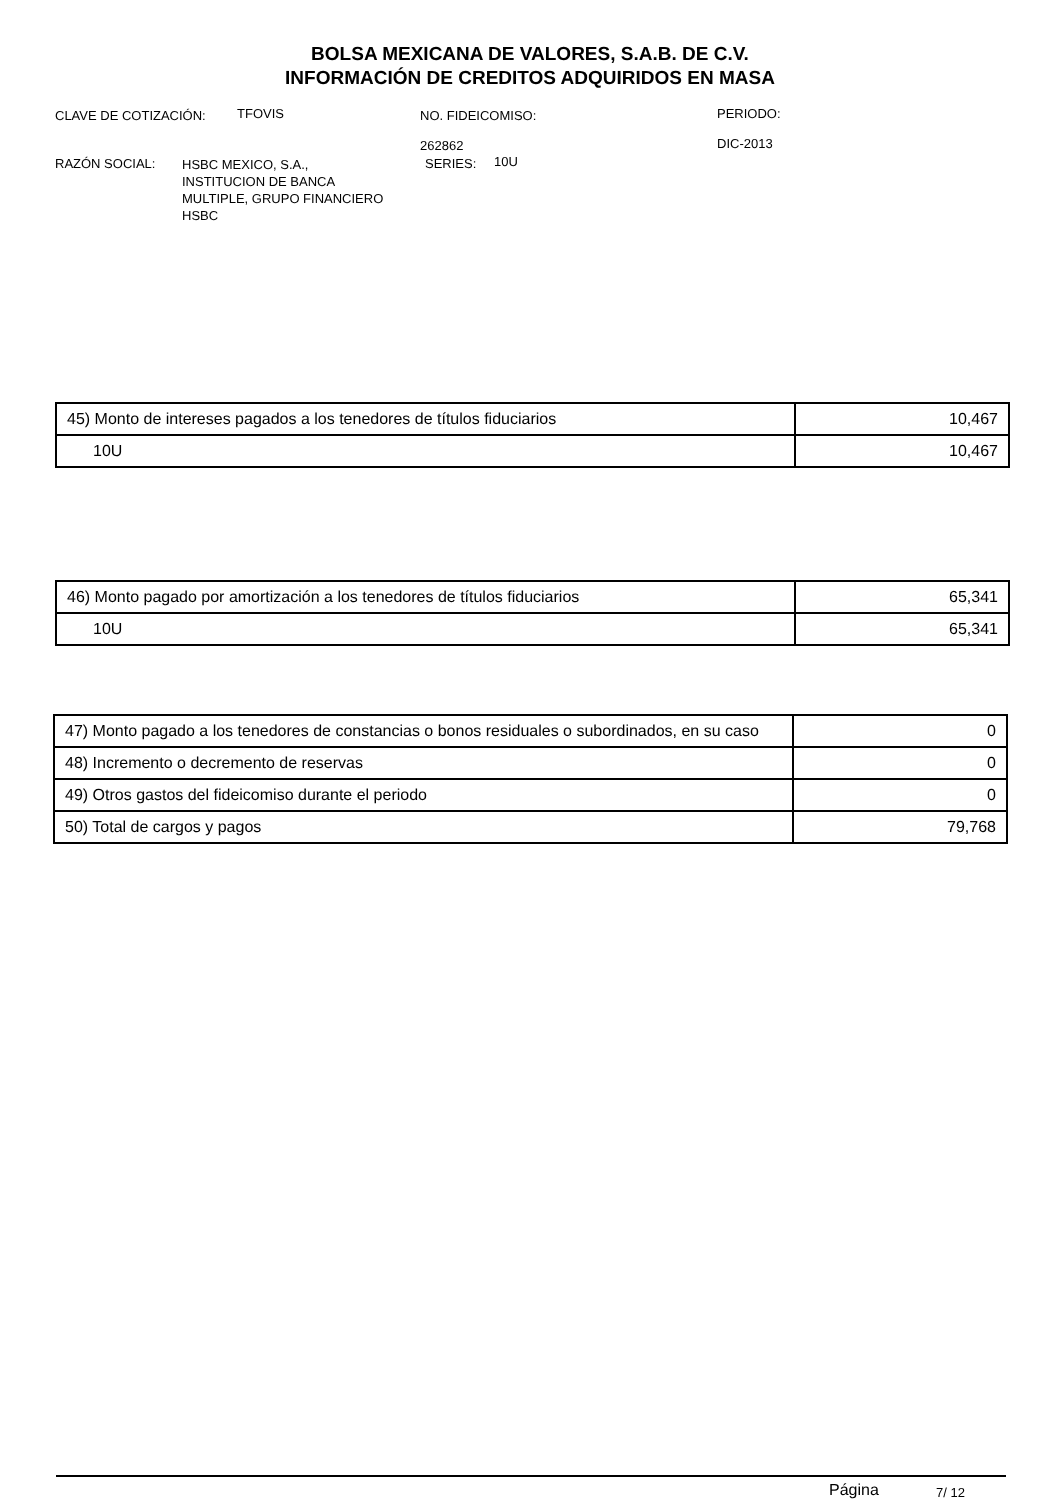BOLSA MEXICANA DE VALORES, S.A.B. DE C.V.
INFORMACIÓN DE CREDITOS ADQUIRIDOS EN MASA
CLAVE DE COTIZACIÓN: TFOVIS
NO. FIDEICOMISO:
262862
PERIODO:
DIC-2013
RAZÓN SOCIAL:
HSBC MEXICO, S.A.,
INSTITUCION DE BANCA
MULTIPLE, GRUPO FINANCIERO
HSBC
SERIES: 10U
| 45) Monto de intereses pagados a los tenedores de títulos fiduciarios | 10,467 |
| 10U | 10,467 |
| 46) Monto pagado por amortización a los tenedores de títulos fiduciarios | 65,341 |
| 10U | 65,341 |
| 47) Monto pagado a los tenedores de constancias o bonos residuales o subordinados, en su caso | 0 |
| 48) Incremento o decremento de reservas | 0 |
| 49) Otros gastos del fideicomiso durante el periodo | 0 |
| 50) Total de cargos y pagos | 79,768 |
Página 7/ 12